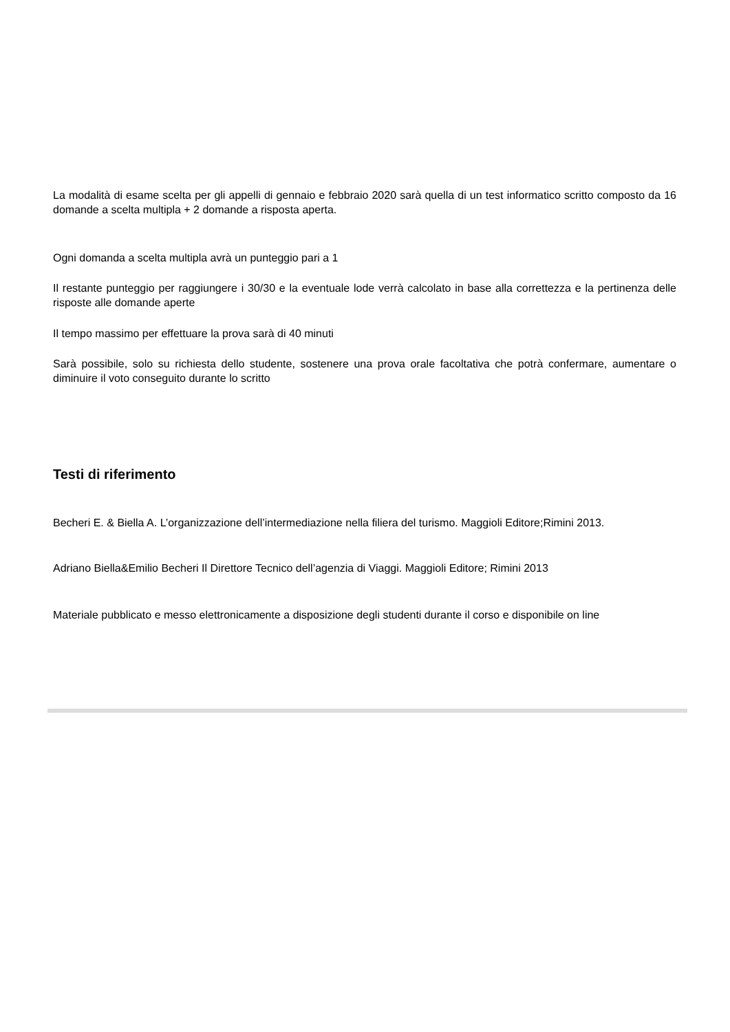.
La modalità di esame scelta per gli appelli di gennaio e febbraio 2020 sarà quella di un test informatico scritto composto da 16 domande a scelta multipla + 2 domande a risposta aperta.
Ogni domanda a scelta multipla avrà un punteggio pari a 1
Il restante punteggio per raggiungere i 30/30 e la eventuale lode verrà calcolato in base alla correttezza e la pertinenza delle risposte alle domande aperte
Il tempo massimo per effettuare la prova sarà di 40 minuti
Sarà possibile, solo su richiesta dello studente, sostenere una prova orale facoltativa che potrà confermare, aumentare o diminuire il voto conseguito durante lo scritto
Testi di riferimento
Becheri E. & Biella A. L’organizzazione dell’intermediazione nella filiera del turismo. Maggioli Editore;Rimini 2013.
Adriano Biella&Emilio Becheri Il Direttore Tecnico dell’agenzia di Viaggi. Maggioli Editore; Rimini 2013
Materiale pubblicato e messo elettronicamente a disposizione degli studenti durante il corso e disponibile on line